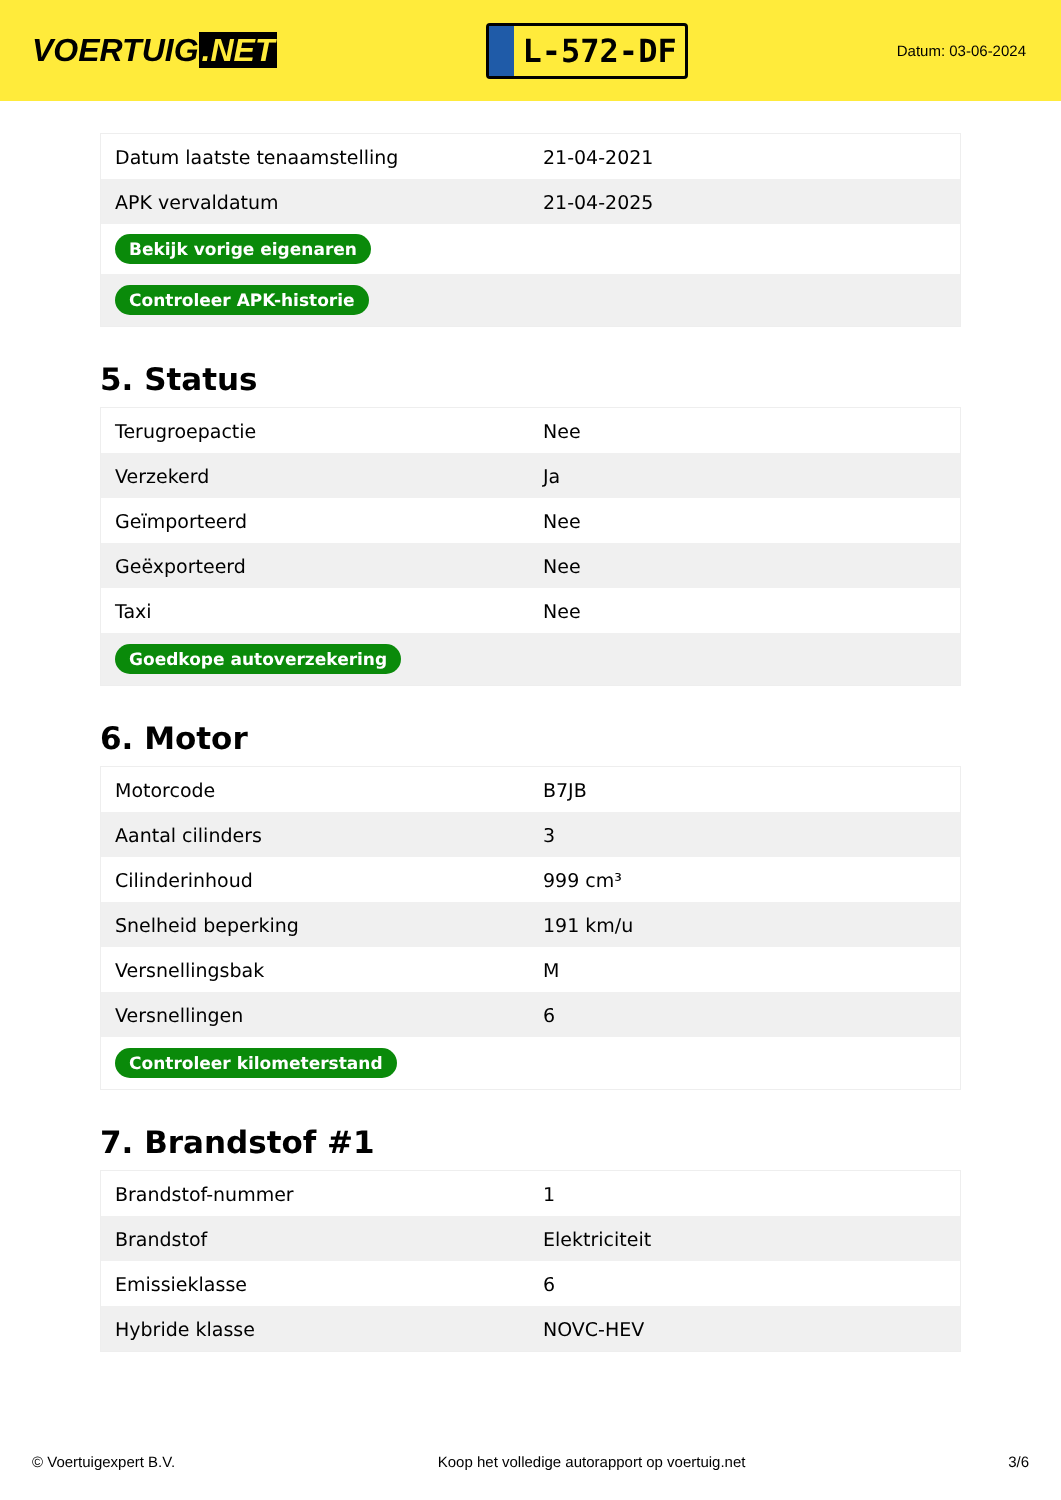VOERTUIG.NET
L-572-DF
Datum: 03-06-2024
| Datum laatste tenaamstelling | 21-04-2021 |
| APK vervaldatum | 21-04-2025 |
| Bekijk vorige eigenaren | |
| Controleer APK-historie | |
5. Status
| Terugroepactie | Nee |
| Verzekerd | Ja |
| Geïmporteerd | Nee |
| Geëxporteerd | Nee |
| Taxi | Nee |
| Goedkope autoverzekering | |
6. Motor
| Motorcode | B7JB |
| Aantal cilinders | 3 |
| Cilinderinhoud | 999 cm³ |
| Snelheid beperking | 191 km/u |
| Versnellingsbak | M |
| Versnellingen | 6 |
| Controleer kilometerstand | |
7. Brandstof #1
| Brandstof-nummer | 1 |
| Brandstof | Elektriciteit |
| Emissieklasse | 6 |
| Hybride klasse | NOVC-HEV |
© Voertuigexpert B.V. Koop het volledige autorapport op voertuig.net 3/6